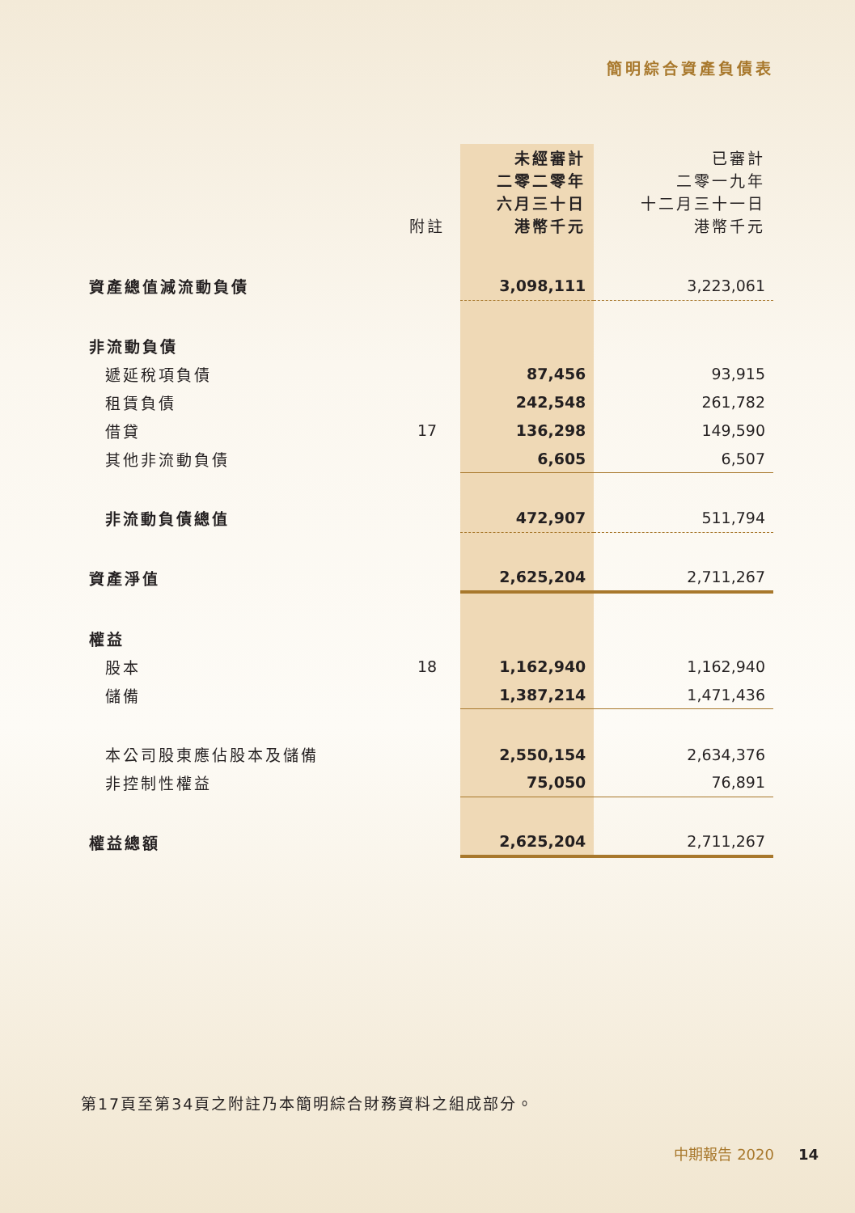簡明綜合資產負債表
| | 附註 | 未經審計 二零二零年 六月三十日 港幣千元 | 已審計 二零一九年 十二月三十一日 港幣千元 |
| --- | --- | --- | --- |
| 資產總值減流動負債 | | 3,098,111 | 3,223,061 |
| 非流動負債 | | | |
| 遞延稅項負債 | | 87,456 | 93,915 |
| 租賃負債 | | 242,548 | 261,782 |
| 借貸 | 17 | 136,298 | 149,590 |
| 其他非流動負債 | | 6,605 | 6,507 |
| 非流動負債總值 | | 472,907 | 511,794 |
| 資產淨值 | | 2,625,204 | 2,711,267 |
| 權益 | | | |
| 股本 | 18 | 1,162,940 | 1,162,940 |
| 儲備 | | 1,387,214 | 1,471,436 |
| 本公司股東應佔股本及儲備 | | 2,550,154 | 2,634,376 |
| 非控制性權益 | | 75,050 | 76,891 |
| 權益總額 | | 2,625,204 | 2,711,267 |
第17頁至第34頁之附註乃本簡明綜合財務資料之組成部分。
中期報告 2020 14